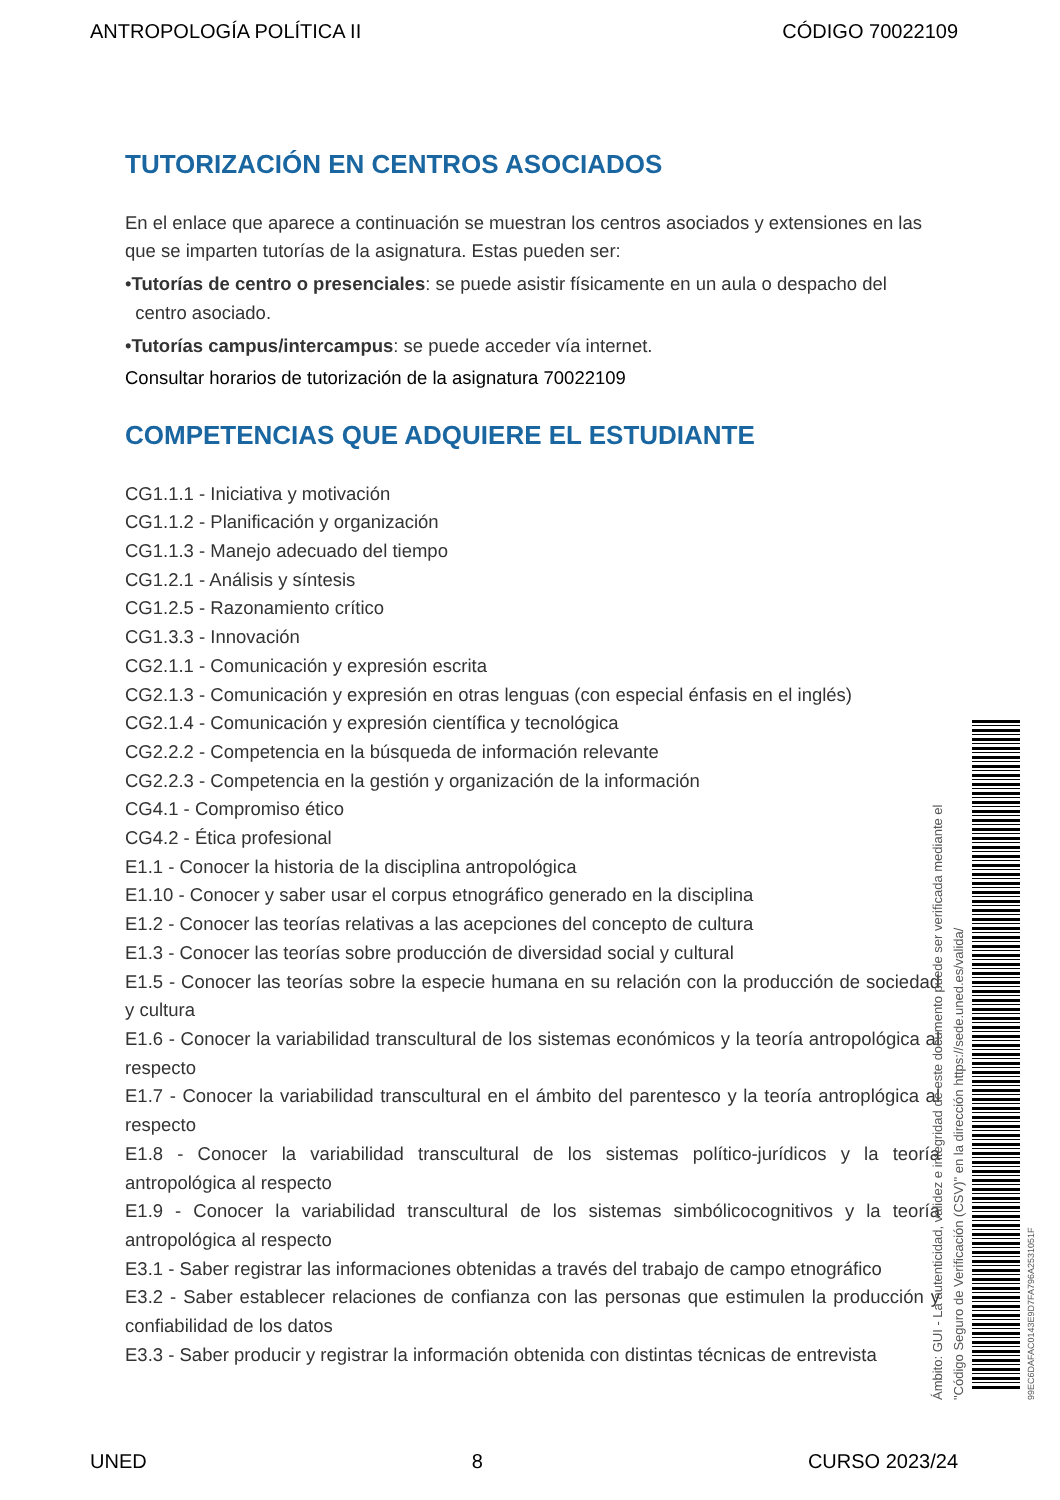ANTROPOLOGÍA POLÍTICA II CÓDIGO 70022109
TUTORIZACIÓN EN CENTROS ASOCIADOS
En el enlace que aparece a continuación se muestran los centros asociados y extensiones en las que se imparten tutorías de la asignatura. Estas pueden ser:
•Tutorías de centro o presenciales: se puede asistir físicamente en un aula o despacho del
centro asociado.
•Tutorías campus/intercampus: se puede acceder vía internet.
Consultar horarios de tutorización de la asignatura 70022109
COMPETENCIAS QUE ADQUIERE EL ESTUDIANTE
CG1.1.1 - Iniciativa y motivación
CG1.1.2 - Planificación y organización
CG1.1.3 - Manejo adecuado del tiempo
CG1.2.1 - Análisis y síntesis
CG1.2.5 - Razonamiento crítico
CG1.3.3 - Innovación
CG2.1.1 - Comunicación y expresión escrita
CG2.1.3 - Comunicación y expresión en otras lenguas (con especial énfasis en el inglés)
CG2.1.4 - Comunicación y expresión científica y tecnológica
CG2.2.2 - Competencia en la búsqueda de información relevante
CG2.2.3 - Competencia en la gestión y organización de la información
CG4.1 - Compromiso ético
CG4.2 - Ética profesional
E1.1 - Conocer la historia de la disciplina antropológica
E1.10 - Conocer y saber usar el corpus etnográfico generado en la disciplina
E1.2 - Conocer las teorías relativas a las acepciones del concepto de cultura
E1.3 - Conocer las teorías sobre producción de diversidad social y cultural
E1.5 - Conocer las teorías sobre la especie humana en su relación con la producción de sociedad y cultura
E1.6 - Conocer la variabilidad transcultural de los sistemas económicos y la teoría antropológica al respecto
E1.7 - Conocer la variabilidad transcultural en el ámbito del parentesco y la teoría antroplógica al respecto
E1.8 - Conocer la variabilidad transcultural de los sistemas político-jurídicos y la teoría antropológica al respecto
E1.9 - Conocer la variabilidad transcultural de los sistemas simbólicocognitivos y la teoría antropológica al respecto
E3.1 - Saber registrar las informaciones obtenidas a través del trabajo de campo etnográfico
E3.2 - Saber establecer relaciones de confianza con las personas que estimulen la producción y confiabilidad de los datos
E3.3 - Saber producir y registrar la información obtenida con distintas técnicas de entrevista
Ámbito: GUI - La autenticidad, validez e integridad de este documento puede ser verificada mediante el
"Código Seguro de Verificación (CSV)" en la dirección https://sede.uned.es/valida/
99EC6DAFAC0143E9D7FA796A2531051F
UNED 8 CURSO 2023/24